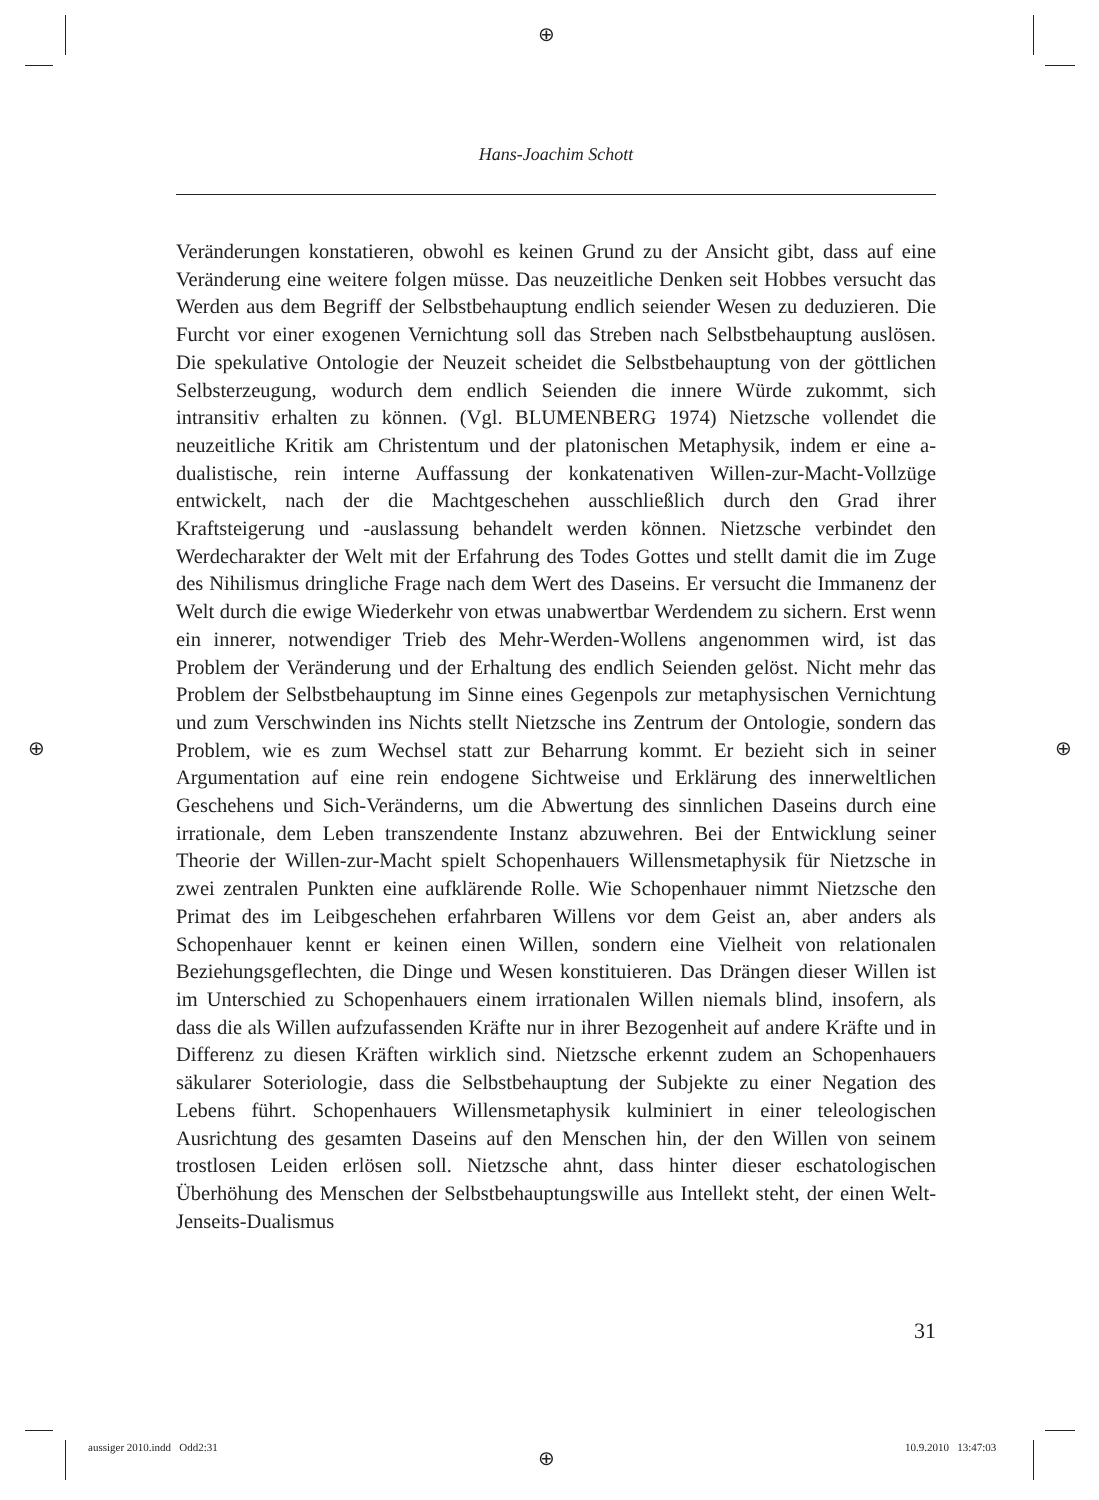⊕
⊕ ⊕
⊕
Hans-Joachim Schott
Veränderungen konstatieren, obwohl es keinen Grund zu der Ansicht gibt, dass auf eine Veränderung eine weitere folgen müsse. Das neuzeitliche Denken seit Hobbes versucht das Werden aus dem Begriff der Selbstbehauptung endlich seiender Wesen zu deduzieren. Die Furcht vor einer exogenen Vernichtung soll das Streben nach Selbstbehauptung auslösen. Die spekulative Ontologie der Neuzeit scheidet die Selbstbehauptung von der göttlichen Selbsterzeugung, wodurch dem endlich Seienden die innere Würde zukommt, sich intransitiv erhalten zu können. (Vgl. BLUMENBERG 1974) Nietzsche vollendet die neuzeitliche Kritik am Christentum und der platonischen Metaphysik, indem er eine a-dualistische, rein interne Auffassung der konkatenativen Willen-zur-Macht-Vollzüge entwickelt, nach der die Machtgeschehen ausschließlich durch den Grad ihrer Kraftsteigerung und -auslassung behandelt werden können. Nietzsche verbindet den Werdecharakter der Welt mit der Erfahrung des Todes Gottes und stellt damit die im Zuge des Nihilismus dringliche Frage nach dem Wert des Daseins. Er versucht die Immanenz der Welt durch die ewige Wiederkehr von etwas unabwertbar Werdendem zu sichern. Erst wenn ein innerer, notwendiger Trieb des Mehr-Werden-Wollens angenommen wird, ist das Problem der Veränderung und der Erhaltung des endlich Seienden gelöst. Nicht mehr das Problem der Selbstbehauptung im Sinne eines Gegenpols zur metaphysischen Vernichtung und zum Verschwinden ins Nichts stellt Nietzsche ins Zentrum der Ontologie, sondern das Problem, wie es zum Wechsel statt zur Beharrung kommt. Er bezieht sich in seiner Argumentation auf eine rein endogene Sichtweise und Erklärung des innerweltlichen Geschehens und Sich-Veränderns, um die Abwertung des sinnlichen Daseins durch eine irrationale, dem Leben transzendente Instanz abzuwehren. Bei der Entwicklung seiner Theorie der Willen-zur-Macht spielt Schopenhauers Willensmetaphysik für Nietzsche in zwei zentralen Punkten eine aufklärende Rolle. Wie Schopenhauer nimmt Nietzsche den Primat des im Leibgeschehen erfahrbaren Willens vor dem Geist an, aber anders als Schopenhauer kennt er keinen einen Willen, sondern eine Vielheit von relationalen Beziehungsgeflechten, die Dinge und Wesen konstituieren. Das Drängen dieser Willen ist im Unterschied zu Schopenhauers einem irrationalen Willen niemals blind, insofern, als dass die als Willen aufzufassenden Kräfte nur in ihrer Bezogenheit auf andere Kräfte und in Differenz zu diesen Kräften wirklich sind. Nietzsche erkennt zudem an Schopenhauers säkularer Soteriologie, dass die Selbstbehauptung der Subjekte zu einer Negation des Lebens führt. Schopenhauers Willensmetaphysik kulminiert in einer teleologischen Ausrichtung des gesamten Daseins auf den Menschen hin, der den Willen von seinem trostlosen Leiden erlösen soll. Nietzsche ahnt, dass hinter dieser eschatologischen Überhöhung des Menschen der Selbstbehauptungswille aus Intellekt steht, der einen Welt-Jenseits-Dualismus
31
aussiger 2010.indd Odd2:31 10.9.2010 13:47:03